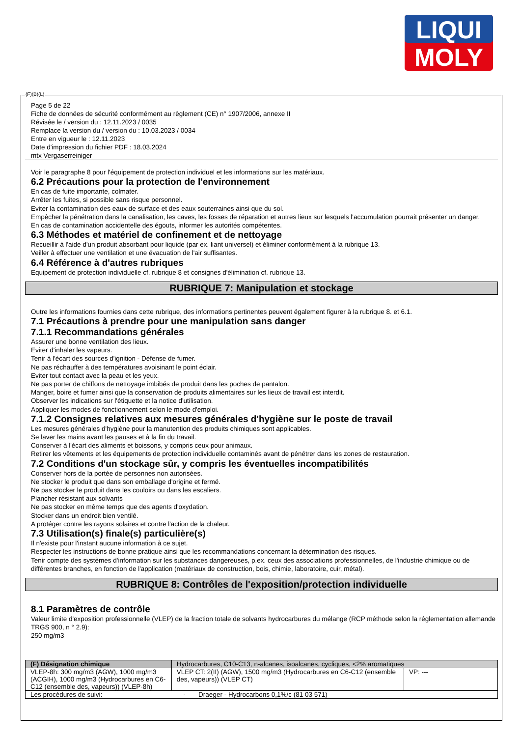LIQUI
MOLY
Page 5 de 22
Fiche de données de sécurité conformément au règlement (CE) n° 1907/2006, annexe II
Révisée le / version du : 12.11.2023 / 0035
Remplace la version du / version du : 10.03.2023 / 0034
Entre en vigueur le : 12.11.2023
Date d'impression du fichier PDF : 18.03.2024
mtx Vergaserreiniger
Voir le paragraphe 8 pour l'équipement de protection individuel et les informations sur les matériaux.
6.2 Précautions pour la protection de l'environnement
En cas de fuite importante, colmater.
Arrêter les fuites, si possible sans risque personnel.
Eviter la contamination des eaux de surface et des eaux souterraines ainsi que du sol.
Empêcher la pénétration dans la canalisation, les caves, les fosses de réparation et autres lieux sur lesquels l'accumulation pourrait présenter un danger.
En cas de contamination accidentelle des égouts, informer les autorités compétentes.
6.3 Méthodes et matériel de confinement et de nettoyage
Recueillir à l'aide d'un produit absorbant pour liquide (par ex. liant universel) et éliminer conformément à la rubrique 13.
Veiller à effectuer une ventilation et une évacuation de l'air suffisantes.
6.4 Référence à d'autres rubriques
Equipement de protection individuelle cf. rubrique 8 et consignes d'élimination cf. rubrique 13.
RUBRIQUE 7: Manipulation et stockage
Outre les informations fournies dans cette rubrique, des informations pertinentes peuvent également figurer à la rubrique 8. et 6.1.
7.1 Précautions à prendre pour une manipulation sans danger
7.1.1 Recommandations générales
Assurer une bonne ventilation des lieux.
Eviter d'inhaler les vapeurs.
Tenir à l'écart des sources d'ignition - Défense de fumer.
Ne pas réchauffer à des températures avoisinant le point éclair.
Eviter tout contact avec la peau et les yeux.
Ne pas porter de chiffons de nettoyage imbibés de produit dans les poches de pantalon.
Manger, boire et fumer ainsi que la conservation de produits alimentaires sur les lieux de travail est interdit.
Observer les indications sur l'étiquette et la notice d'utilisation.
Appliquer les modes de fonctionnement selon le mode d'emploi.
7.1.2 Consignes relatives aux mesures générales d'hygiène sur le poste de travail
Les mesures générales d'hygiène pour la manutention des produits chimiques sont applicables.
Se laver les mains avant les pauses et à la fin du travail.
Conserver à l'écart des aliments et boissons, y compris ceux pour animaux.
Retirer les vêtements et les équipements de protection individuelle contaminés avant de pénétrer dans les zones de restauration.
7.2 Conditions d'un stockage sûr, y compris les éventuelles incompatibilités
Conserver hors de la portée de personnes non autorisées.
Ne stocker le produit que dans son emballage d'origine et fermé.
Ne pas stocker le produit dans les couloirs ou dans les escaliers.
Plancher résistant aux solvants
Ne pas stocker en même temps que des agents d'oxydation.
Stocker dans un endroit bien ventilé.
A protéger contre les rayons solaires et contre l'action de la chaleur.
7.3 Utilisation(s) finale(s) particulière(s)
Il n'existe pour l'instant aucune information à ce sujet.
Respecter les instructions de bonne pratique ainsi que les recommandations concernant la détermination des risques.
Tenir compte des systèmes d'information sur les substances dangereuses, p.ex. ceux des associations professionnelles, de l'industrie chimique ou de différentes branches, en fonction de l'application (matériaux de construction, bois, chimie, laboratoire, cuir, métal).
RUBRIQUE 8: Contrôles de l'exposition/protection individuelle
8.1 Paramètres de contrôle
Valeur limite d'exposition professionnelle (VLEP) de la fraction totale de solvants hydrocarbures du mélange (RCP méthode selon la réglementation allemande TRGS 900, n ° 2.9):
250 mg/m3
| (F) Désignation chimique | Hydrocarbures, C10-C13, n-alcanes, isoalcanes, cycliques, <2% aromatiques | |
| VLEP-8h: 300 mg/m3 (AGW), 1000 mg/m3 (ACGIH), 1000 mg/m3 (Hydrocarbures en C6-C12 (ensemble des, vapeurs)) (VLEP-8h) | VLEP CT: 2(II) (AGW), 1500 mg/m3 (Hydrocarbures en C6-C12 (ensemble des, vapeurs)) (VLEP CT) | VP: --- |
| Les procédures de suivi: - Draeger - Hydrocarbons 0,1%/c (81 03 571) | | |
(F)(B)(L)